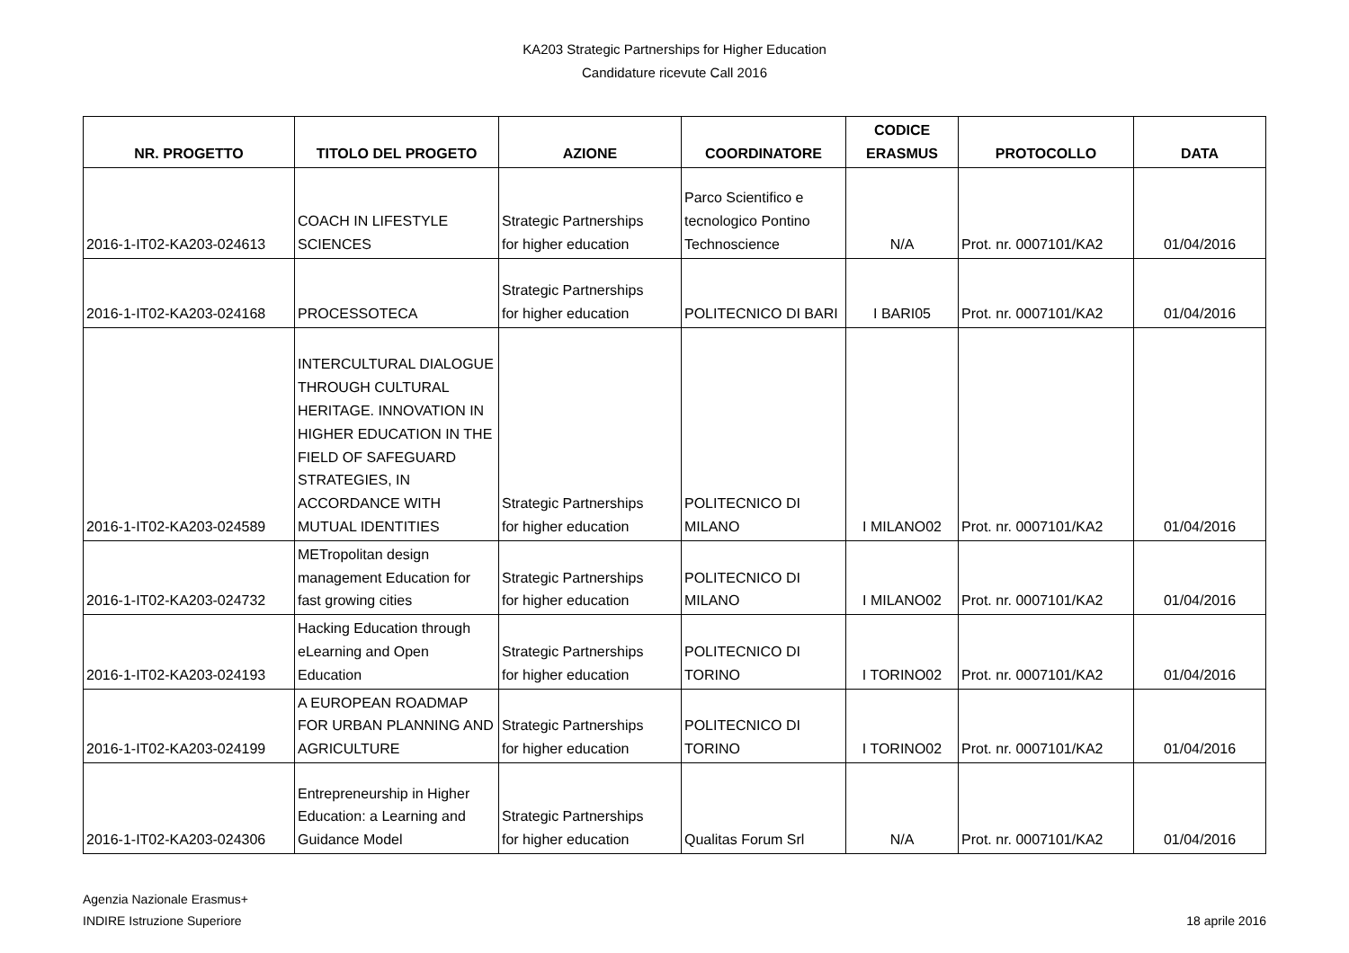KA203 Strategic Partnerships for Higher Education
Candidature ricevute Call 2016
| NR. PROGETTO | TITOLO DEL PROGETO | AZIONE | COORDINATORE | CODICE ERASMUS | PROTOCOLLO | DATA |
| --- | --- | --- | --- | --- | --- | --- |
| 2016-1-IT02-KA203-024613 | COACH IN LIFESTYLE SCIENCES | Strategic Partnerships for higher education | Parco Scientifico e tecnologico Pontino Technoscience | N/A | Prot. nr. 0007101/KA2 | 01/04/2016 |
| 2016-1-IT02-KA203-024168 | PROCESSOTECA | Strategic Partnerships for higher education | POLITECNICO DI BARI | I BARI05 | Prot. nr. 0007101/KA2 | 01/04/2016 |
| 2016-1-IT02-KA203-024589 | INTERCULTURAL DIALOGUE THROUGH CULTURAL HERITAGE. INNOVATION IN HIGHER EDUCATION IN THE FIELD OF SAFEGUARD STRATEGIES, IN ACCORDANCE WITH MUTUAL IDENTITIES | Strategic Partnerships for higher education | POLITECNICO DI MILANO | I MILANO02 | Prot. nr. 0007101/KA2 | 01/04/2016 |
| 2016-1-IT02-KA203-024732 | METropolitan design management Education for fast growing cities | Strategic Partnerships for higher education | POLITECNICO DI MILANO | I MILANO02 | Prot. nr. 0007101/KA2 | 01/04/2016 |
| 2016-1-IT02-KA203-024193 | Hacking Education through eLearning and Open Education | Strategic Partnerships for higher education | POLITECNICO DI TORINO | I TORINO02 | Prot. nr. 0007101/KA2 | 01/04/2016 |
| 2016-1-IT02-KA203-024199 | A EUROPEAN ROADMAP FOR URBAN PLANNING AND AGRICULTURE | Strategic Partnerships for higher education | POLITECNICO DI TORINO | I TORINO02 | Prot. nr. 0007101/KA2 | 01/04/2016 |
| 2016-1-IT02-KA203-024306 | Entrepreneurship in Higher Education: a Learning and Guidance Model | Strategic Partnerships for higher education | Qualitas Forum Srl | N/A | Prot. nr. 0007101/KA2 | 01/04/2016 |
Agenzia Nazionale Erasmus+
INDIRE Istruzione Superiore
18 aprile 2016